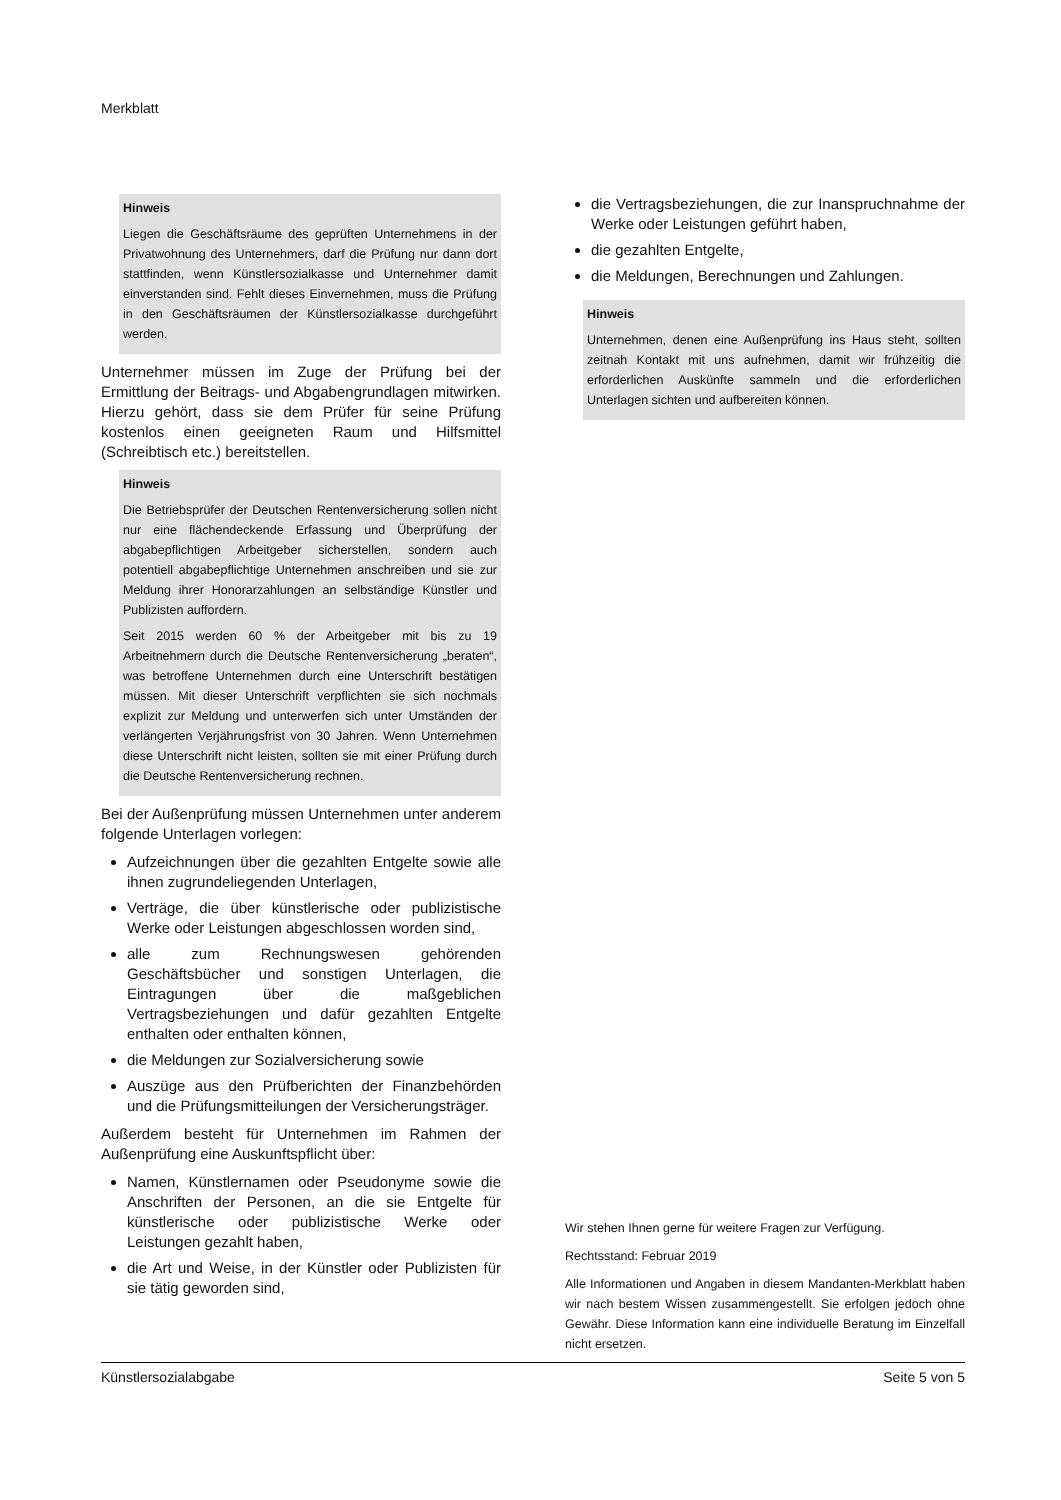Merkblatt
Hinweis
Liegen die Geschäftsräume des geprüften Unternehmens in der Privatwohnung des Unternehmers, darf die Prüfung nur dann dort stattfinden, wenn Künstlersozialkasse und Unternehmer damit einverstanden sind. Fehlt dieses Einvernehmen, muss die Prüfung in den Geschäftsräumen der Künstlersozialkasse durchgeführt werden.
Unternehmer müssen im Zuge der Prüfung bei der Ermittlung der Beitrags- und Abgabengrundlagen mitwirken. Hierzu gehört, dass sie dem Prüfer für seine Prüfung kostenlos einen geeigneten Raum und Hilfsmittel (Schreibtisch etc.) bereitstellen.
Hinweis
Die Betriebsprüfer der Deutschen Rentenversicherung sollen nicht nur eine flächendeckende Erfassung und Überprüfung der abgabepflichtigen Arbeitgeber sicherstellen, sondern auch potentiell abgabepflichtige Unternehmen anschreiben und sie zur Meldung ihrer Honorarzahlungen an selbständige Künstler und Publizisten auffordern.
Seit 2015 werden 60 % der Arbeitgeber mit bis zu 19 Arbeitnehmern durch die Deutsche Rentenversicherung „beraten“, was betroffene Unternehmen durch eine Unterschrift bestätigen müssen. Mit dieser Unterschrift verpflichten sie sich nochmals explizit zur Meldung und unterwerfen sich unter Umständen der verlängerten Verjährungsfrist von 30 Jahren. Wenn Unternehmen diese Unterschrift nicht leisten, sollten sie mit einer Prüfung durch die Deutsche Rentenversicherung rechnen.
Bei der Außenprüfung müssen Unternehmen unter anderem folgende Unterlagen vorlegen:
Aufzeichnungen über die gezahlten Entgelte sowie alle ihnen zugrundeliegenden Unterlagen,
Verträge, die über künstlerische oder publizistische Werke oder Leistungen abgeschlossen worden sind,
alle zum Rechnungswesen gehörenden Geschäftsbücher und sonstigen Unterlagen, die Eintragungen über die maßgeblichen Vertragsbeziehungen und dafür gezahlten Entgelte enthalten oder enthalten können,
die Meldungen zur Sozialversicherung sowie
Auszüge aus den Prüfberichten der Finanzbehörden und die Prüfungsmitteilungen der Versicherungsträger.
Außerdem besteht für Unternehmen im Rahmen der Außenprüfung eine Auskunftspflicht über:
Namen, Künstlernamen oder Pseudonyme sowie die Anschriften der Personen, an die sie Entgelte für künstlerische oder publizistische Werke oder Leistungen gezahlt haben,
die Art und Weise, in der Künstler oder Publizisten für sie tätig geworden sind,
die Vertragsbeziehungen, die zur Inanspruchnahme der Werke oder Leistungen geführt haben,
die gezahlten Entgelte,
die Meldungen, Berechnungen und Zahlungen.
Hinweis
Unternehmen, denen eine Außenprüfung ins Haus steht, sollten zeitnah Kontakt mit uns aufnehmen, damit wir frühzeitig die erforderlichen Auskünfte sammeln und die erforderlichen Unterlagen sichten und aufbereiten können.
Wir stehen Ihnen gerne für weitere Fragen zur Verfügung.
Rechtsstand: Februar 2019
Alle Informationen und Angaben in diesem Mandanten-Merkblatt haben wir nach bestem Wissen zusammengestellt. Sie erfolgen jedoch ohne Gewähr. Diese Information kann eine individuelle Beratung im Einzelfall nicht ersetzen.
Künstlersozialabgabe Seite 5 von 5